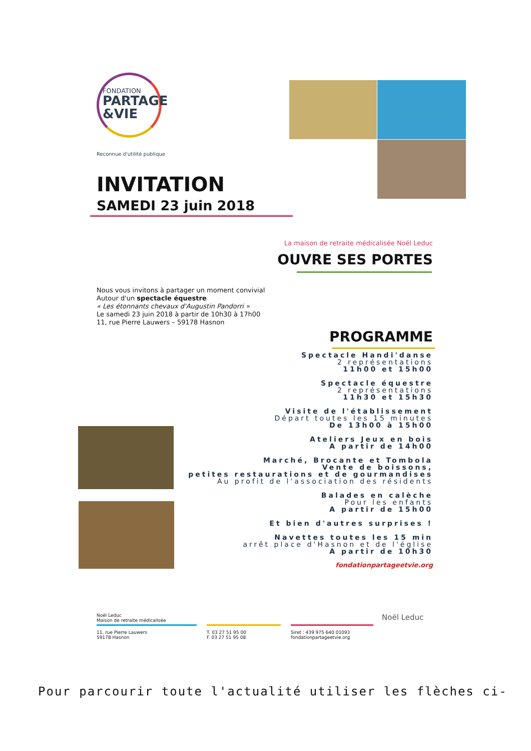FONDATION
PARTAGE
&VIE
Reconnue d'utilité publique
INVITATION
SAMEDI 23 juin 2018
La maison de retraite médicalisée Noël Leduc
OUVRE SES PORTES
Nous vous invitons à partager un moment convivial
Autour d'un spectacle équestre
« Les étonnants chevaux d'Augustin Pandorri »
Le samedi 23 juin 2018 à partir de 10h30 à 17h00
11, rue Pierre Lauwers – 59178 Hasnon
PROGRAMME
Spectacle Handi'danse
2 représentations
11h00 et 15h00
Spectacle équestre
2 représentations
11h30 et 15h30
Visite de l'établissement
Départ toutes les 15 minutes
De 13h00 à 15h00
Ateliers Jeux en bois
A partir de 14h00
Marché, Brocante et Tombola
Vente de boissons,
petites restaurations et de gourmandises
Au profit de l'association des résidents
Balades en calèche
Pour les enfants
A partir de 15h00
Et bien d'autres surprises !
Navettes toutes les 15 min
arrêt place d'Hasnon et de l'église
A partir de 10h30
fondationpartageetvie.org
Noël Leduc
Maison de retraite médicalisée
11, rue Pierre Lauwers
59178 Hasnon
T. 03 27 51 95 00
F. 03 27 51 95 08
Siret : 439 975 640 01093
fondationpartageetvie.org
Noël Leduc
Pour parcourir toute l'actualité utiliser les flèches ci-